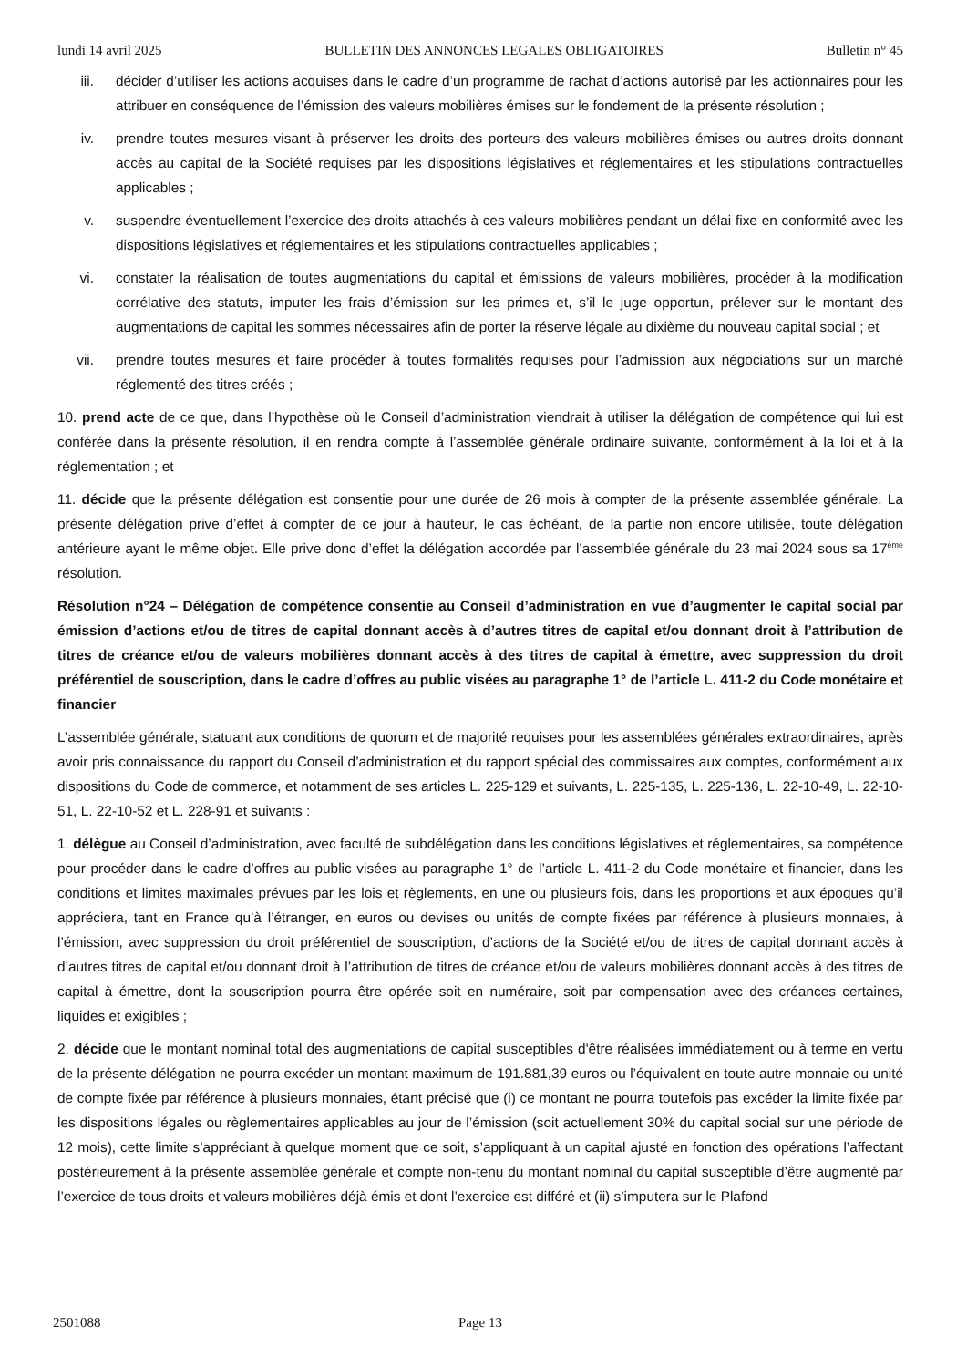lundi 14 avril 2025 BULLETIN DES ANNONCES LEGALES OBLIGATOIRES Bulletin n° 45
iii. décider d’utiliser les actions acquises dans le cadre d’un programme de rachat d’actions autorisé par les actionnaires pour les attribuer en conséquence de l’émission des valeurs mobilières émises sur le fondement de la présente résolution ;
iv. prendre toutes mesures visant à préserver les droits des porteurs des valeurs mobilières émises ou autres droits donnant accès au capital de la Société requises par les dispositions législatives et réglementaires et les stipulations contractuelles applicables ;
v. suspendre éventuellement l’exercice des droits attachés à ces valeurs mobilières pendant un délai fixe en conformité avec les dispositions législatives et réglementaires et les stipulations contractuelles applicables ;
vi. constater la réalisation de toutes augmentations du capital et émissions de valeurs mobilières, procéder à la modification corrélative des statuts, imputer les frais d’émission sur les primes et, s’il le juge opportun, prélever sur le montant des augmentations de capital les sommes nécessaires afin de porter la réserve légale au dixième du nouveau capital social ; et
vii. prendre toutes mesures et faire procéder à toutes formalités requises pour l’admission aux négociations sur un marché réglementé des titres créés ;
10. prend acte de ce que, dans l’hypothèse où le Conseil d’administration viendrait à utiliser la délégation de compétence qui lui est conférée dans la présente résolution, il en rendra compte à l’assemblée générale ordinaire suivante, conformément à la loi et à la réglementation ; et
11. décide que la présente délégation est consentie pour une durée de 26 mois à compter de la présente assemblée générale. La présente délégation prive d’effet à compter de ce jour à hauteur, le cas échéant, de la partie non encore utilisée, toute délégation antérieure ayant le même objet. Elle prive donc d’effet la délégation accordée par l’assemblée générale du 23 mai 2024 sous sa 17<sup>ème</sup> résolution.
Résolution n°24 – Délégation de compétence consentie au Conseil d’administration en vue d’augmenter le capital social par émission d’actions et/ou de titres de capital donnant accès à d’autres titres de capital et/ou donnant droit à l’attribution de titres de créance et/ou de valeurs mobilières donnant accès à des titres de capital à émettre, avec suppression du droit préférentiel de souscription, dans le cadre d’offres au public visées au paragraphe 1° de l’article L. 411-2 du Code monétaire et financier
L’assemblée générale, statuant aux conditions de quorum et de majorité requises pour les assemblées générales extraordinaires, après avoir pris connaissance du rapport du Conseil d’administration et du rapport spécial des commissaires aux comptes, conformément aux dispositions du Code de commerce, et notamment de ses articles L. 225-129 et suivants, L. 225-135, L. 225-136, L. 22-10-49, L. 22-10-51, L. 22-10-52 et L. 228-91 et suivants :
1. délègue au Conseil d’administration, avec faculté de subdélégation dans les conditions législatives et réglementaires, sa compétence pour procéder dans le cadre d’offres au public visées au paragraphe 1° de l’article L. 411-2 du Code monétaire et financier, dans les conditions et limites maximales prévues par les lois et règlements, en une ou plusieurs fois, dans les proportions et aux époques qu’il appréciera, tant en France qu’à l’étranger, en euros ou devises ou unités de compte fixées par référence à plusieurs monnaies, à l’émission, avec suppression du droit préférentiel de souscription, d’actions de la Société et/ou de titres de capital donnant accès à d’autres titres de capital et/ou donnant droit à l’attribution de titres de créance et/ou de valeurs mobilières donnant accès à des titres de capital à émettre, dont la souscription pourra être opérée soit en numéraire, soit par compensation avec des créances certaines, liquides et exigibles ;
2. décide que le montant nominal total des augmentations de capital susceptibles d'être réalisées immédiatement ou à terme en vertu de la présente délégation ne pourra excéder un montant maximum de 191.881,39 euros ou l’équivalent en toute autre monnaie ou unité de compte fixée par référence à plusieurs monnaies, étant précisé que (i) ce montant ne pourra toutefois pas excéder la limite fixée par les dispositions légales ou règlementaires applicables au jour de l’émission (soit actuellement 30% du capital social sur une période de 12 mois), cette limite s’appréciant à quelque moment que ce soit, s’appliquant à un capital ajusté en fonction des opérations l’affectant postérieurement à la présente assemblée générale et compte non-tenu du montant nominal du capital susceptible d’être augmenté par l’exercice de tous droits et valeurs mobilières déjà émis et dont l’exercice est différé et (ii) s’imputera sur le Plafond
2501088 Page 13